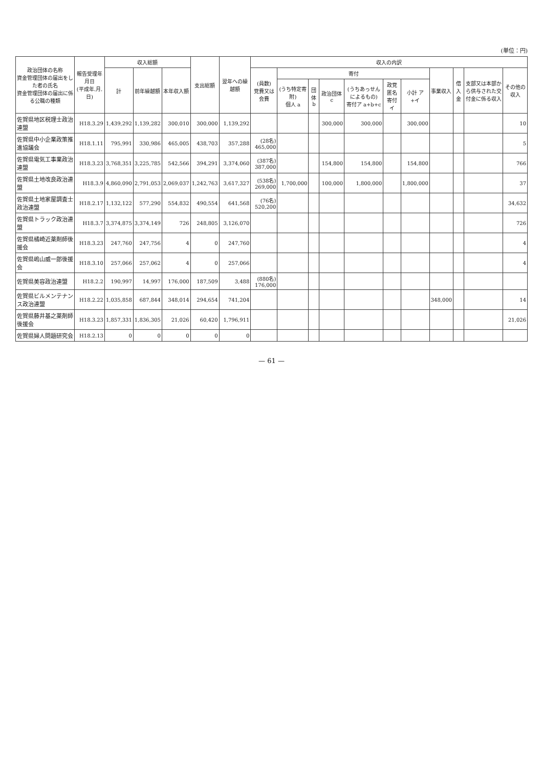(単位：円)
| 政治団体の名称 資金管理団体の届出をした者の氏名 資金管理団体の届出に係る公職の種類 | 報告受理年月日 (平成年.月.日) | 収入総額 | | | 支出総額 | 翌年への繰越額 | 収入の内訳 | | | | | | | | | | |
| --- | --- | --- | --- | --- | --- | --- | --- | --- | --- | --- | --- | --- | --- | --- | --- | --- | --- |
| | | 計 | 前年繰越額 | 本年収入額 | | | (員数) 党費又は会費 | 寄付 | | | | | | 事業収入 | 借入金 | 支部又は本部から供与された交付金に係る収入 | その他の収入 |
| | | | | | | | | (うち特定寄附) 個人 a | 団体 b | 政治団体 c | (うちあっせんによるもの) 寄付ア a+b+c | 政党匿名寄付 イ | 小計 ア+イ | | | | |
| 佐賀県地区税理士政治連盟 | H18.3.29 | 1,439,292 | 1,139,282 | 300,010 | 300,000 | 1,139,292 | | | | 300,000 | 300,000 | | 300,000 | | | | 10 |
| 佐賀県中小企業政策推進協議会 | H18.1.11 | 795,991 | 330,986 | 465,005 | 438,703 | 357,288 | (28名) 465,000 | | | | | | | | | | 5 |
| 佐賀県電気工事業政治連盟 | H18.3.23 | 3,768,351 | 3,225,785 | 542,566 | 394,291 | 3,374,060 | (387名) 387,000 | | | 154,800 | 154,800 | | 154,800 | | | | 766 |
| 佐賀県土地改良政治連盟 | H18.3.9 | 4,860,090 | 2,791,053 | 2,069,037 | 1,242,763 | 3,617,327 | (538名) 269,000 | 1,700,000 | | 100,000 | 1,800,000 | | 1,800,000 | | | | 37 |
| 佐賀県土地家屋調査士政治連盟 | H18.2.17 | 1,132,122 | 577,290 | 554,832 | 490,554 | 641,568 | (76名) 520,200 | | | | | | | | | | 34,632 |
| 佐賀県トラック政治連盟 | H18.3.7 | 3,374,875 | 3,374,149 | 726 | 248,805 | 3,126,070 | | | | | | | | | | | 726 |
| 佐賀県橘崎近薬剤師後援会 | H18.3.23 | 247,760 | 247,756 | 4 | 0 | 247,760 | | | | | | | | | | | 4 |
| 佐賀県嶋山威一郎後援会 | H18.3.10 | 257,066 | 257,062 | 4 | 0 | 257,066 | | | | | | | | | | | 4 |
| 佐賀県美容政治連盟 | H18.2.2 | 190,997 | 14,997 | 176,000 | 187,509 | 3,488 | (880名) 176,000 | | | | | | | | | | |
| 佐賀県ビルメンテナンス政治連盟 | H18.2.22 | 1,035,858 | 687,844 | 348,014 | 294,654 | 741,204 | | | | | | | | 348,000 | | | 14 |
| 佐賀県藤井基之薬剤師後援会 | H18.3.23 | 1,857,331 | 1,836,305 | 21,026 | 60,420 | 1,796,911 | | | | | | | | | | | 21,026 |
| 佐賀県婦人問題研究会 | H18.2.13 | 0 | 0 | 0 | 0 | 0 | | | | | | | | | | | |
— 61 —